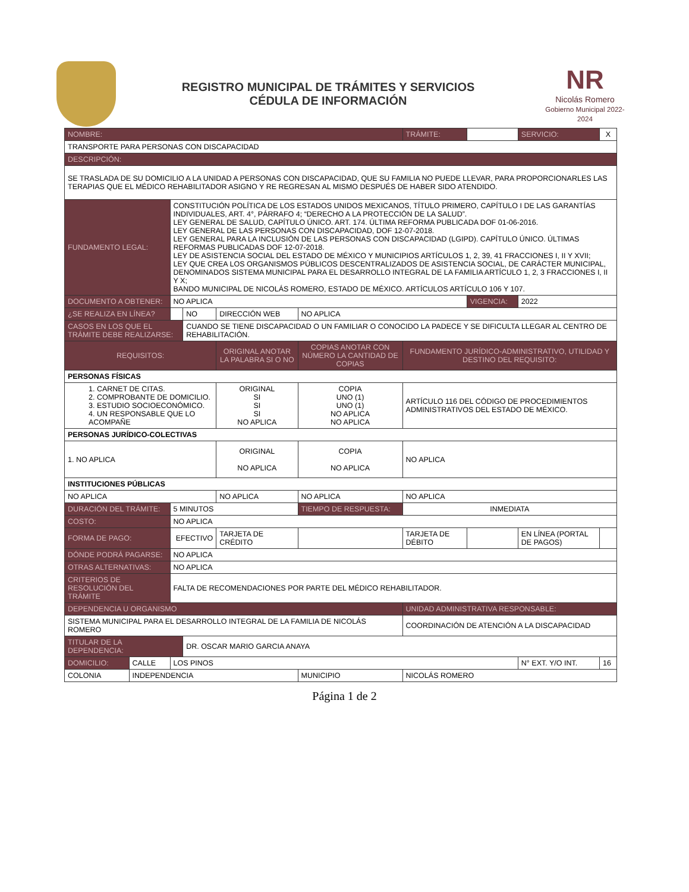REGISTRO MUNICIPAL DE TRÁMITES Y SERVICIOS
CÉDULA DE INFORMACIÓN
NR
Nicolás Romero
Gobierno Municipal 2022-2024
| NOMBRE: | | | | | | TRÁMITE: | | SERVICIO: | X |
| TRANSPORTE PARA PERSONAS CON DISCAPACIDAD | | | | | | | | | |
| DESCRIPCIÓN: | | | | | | | | | |
| SE TRASLADA DE SU DOMICILIO A LA UNIDAD A PERSONAS CON DISCAPACIDAD, QUE SU FAMILIA NO PUEDE LLEVAR, PARA PROPORCIONARLES LAS TERAPIAS QUE EL MÉDICO REHABILITADOR ASIGNO Y RE REGRESAN AL MISMO DESPUÉS DE HABER SIDO ATENDIDO. | | | | | | | | | |
| FUNDAMENTO LEGAL: | | CONSTITUCIÓN POLÍTICA DE LOS ESTADOS UNIDOS MEXICANOS, TÍTULO PRIMERO, CAPÍTULO I DE LAS GARANTÍAS INDIVIDUALES, ART. 4°, PÁRRAFO 4; “DERECHO A LA PROTECCIÓN DE LA SALUD”. LEY GENERAL DE SALUD, CAPÍTULO ÚNICO. ART. 174. ÚLTIMA REFORMA PUBLICADA DOF 01-06-2016. LEY GENERAL DE LAS PERSONAS CON DISCAPACIDAD, DOF 12-07-2018. LEY GENERAL PARA LA INCLUSIÓN DE LAS PERSONAS CON DISCAPACIDAD (LGIPD). CAPÍTULO ÚNICO. ÚLTIMAS REFORMAS PUBLICADAS DOF 12-07-2018. LEY DE ASISTENCIA SOCIAL DEL ESTADO DE MÉXICO Y MUNICIPIOS ARTÍCULOS 1, 2, 39, 41 FRACCIONES I, II Y XVII; LEY QUE CREA LOS ORGANISMOS PÚBLICOS DESCENTRALIZADOS DE ASISTENCIA SOCIAL, DE CARÁCTER MUNICIPAL, DENOMINADOS SISTEMA MUNICIPAL PARA EL DESARROLLO INTEGRAL DE LA FAMILIA ARTÍCULO 1, 2, 3 FRACCIONES I, II Y X; BANDO MUNICIPAL DE NICOLÁS ROMERO, ESTADO DE MÉXICO. ARTÍCULOS ARTÍCULO 106 Y 107. | | | | | | | |
| DOCUMENTO A OBTENER: | | NO APLICA | | | | | VIGENCIA: | 2022 | |
| ¿SE REALIZA EN LÍNEA? | | | NO | DIRECCIÓN WEB | NO APLICA | | | | |
| CASOS EN LOS QUE EL TRÁMITE DEBE REALIZARSE: | | | CUANDO SE TIENE DISCAPACIDAD O UN FAMILIAR O CONOCIDO LA PADECE Y SE DIFICULTA LLEGAR AL CENTRO DE REHABILITACIÓN. | | | | | | |
| REQUISITOS: | | | | ORIGINAL ANOTAR LA PALABRA SI O NO | COPIAS ANOTAR CON NÚMERO LA CANTIDAD DE COPIAS | FUNDAMENTO JURÍDICO-ADMINISTRATIVO, UTILIDAD Y DESTINO DEL REQUISITO: | | | |
| PERSONAS FÍSICAS | | | | | | | | | |
| 1. CARNET DE CITAS. 2. COMPROBANTE DE DOMICILIO. 3. ESTUDIO SOCIOECONÓMICO. 4. UN RESPONSABLE QUE LO ACOMPAÑE | | | | ORIGINAL SI SI SI NO APLICA | COPIA UNO (1) UNO (1) NO APLICA NO APLICA | ARTÍCULO 116 DEL CÓDIGO DE PROCEDIMIENTOS ADMINISTRATIVOS DEL ESTADO DE MÉXICO. | | | |
| PERSONAS JURÍDICO-COLECTIVAS | | | | | | | | | |
| 1. NO APLICA | | | | ORIGINAL NO APLICA | COPIA NO APLICA | NO APLICA | | | |
| INSTITUCIONES PÚBLICAS | | | | | | | | | |
| NO APLICA | | | | NO APLICA | NO APLICA | NO APLICA | | | |
| DURACIÓN DEL TRÁMITE: | | 5 MINUTOS | | | TIEMPO DE RESPUESTA: | INMEDIATA | | | |
| COSTO: | | NO APLICA | | | | | | | |
| FORMA DE PAGO: | | EFECTIVO | | TARJETA DE CRÉDITO | | TARJETA DE DÉBITO | | EN LÍNEA (PORTAL DE PAGOS) | |
| DÓNDE PODRÁ PAGARSE: | | NO APLICA | | | | | | | |
| OTRAS ALTERNATIVAS: | | NO APLICA | | | | | | | |
| CRITERIOS DE RESOLUCIÓN DEL TRÁMITE | | FALTA DE RECOMENDACIONES POR PARTE DEL MÉDICO REHABILITADOR. | | | | | | | |
| DEPENDENCIA U ORGANISMO | | | | | | UNIDAD ADMINISTRATIVA RESPONSABLE: | | | |
| SISTEMA MUNICIPAL PARA EL DESARROLLO INTEGRAL DE LA FAMILIA DE NICOLÁS ROMERO | | | | | | COORDINACIÓN DE ATENCIÓN A LA DISCAPACIDAD | | | |
| TITULAR DE LA DEPENDENCIA: | | | DR. OSCAR MARIO GARCIA ANAYA | | | | | | |
| DOMICILIO: | CALLE | LOS PINOS | | | | | | N° EXT. Y/O INT. | 16 |
| COLONIA | INDEPENDENCIA | | | | MUNICIPIO | NICOLÁS ROMERO | | | |
Página 1 de 2